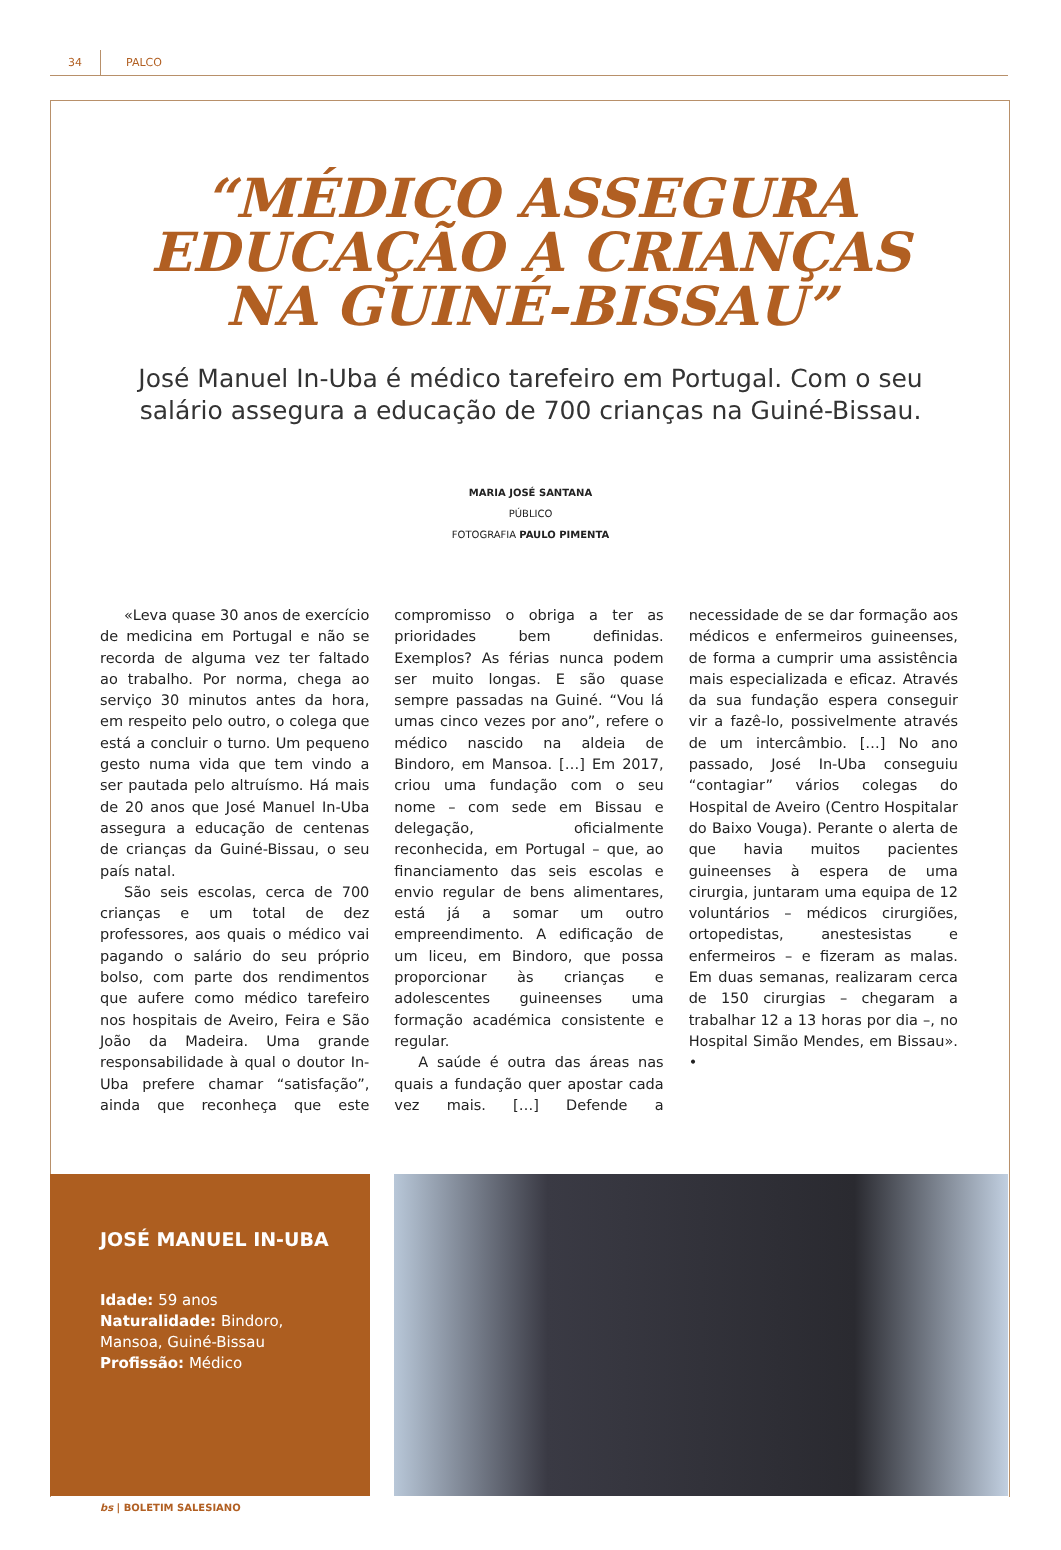34 PALCO
“MÉDICO ASSEGURA
EDUCAÇÃO A CRIANÇAS
NA GUINÉ-BISSAU”
José Manuel In-Uba é médico tarefeiro em Portugal. Com o seu salário assegura a educação de 700 crianças na Guiné-Bissau.
MARIA JOSÉ SANTANA
PÚBLICO
FOTOGRAFIA PAULO PIMENTA
«Leva quase 30 anos de exercício de medicina em Portugal e não se recorda de alguma vez ter faltado ao trabalho. Por norma, chega ao serviço 30 minutos antes da hora, em respeito pelo outro, o colega que está a concluir o turno. Um pequeno gesto numa vida que tem vindo a ser pautada pelo altruísmo. Há mais de 20 anos que José Manuel In-Uba assegura a educação de centenas de crianças da Guiné-Bissau, o seu país natal.
São seis escolas, cerca de 700 crianças e um total de dez professores, aos quais o médico vai pagando o salário do seu próprio bolso, com parte dos rendimentos que aufere como médico tarefeiro nos hospitais de Aveiro, Feira e São João da Madeira. Uma grande responsabilidade à qual o doutor In-Uba prefere chamar “satisfação”, ainda que reconheça que este compromisso o obriga a ter as prioridades bem definidas. Exemplos? As férias nunca podem ser muito longas. E são quase sempre passadas na Guiné. “Vou lá umas cinco vezes por ano”, refere o médico nascido na aldeia de Bindoro, em Mansoa. […] Em 2017, criou uma fundação com o seu nome – com sede em Bissau e delegação, oficialmente reconhecida, em Portugal – que, ao financiamento das seis escolas e envio regular de bens alimentares, está já a somar um outro empreendimento. A edificação de um liceu, em Bindoro, que possa proporcionar às crianças e adolescentes guineenses uma formação académica consistente e regular.
A saúde é outra das áreas nas quais a fundação quer apostar cada vez mais. […] Defende a necessidade de se dar formação aos médicos e enfermeiros guineenses, de forma a cumprir uma assistência mais especializada e eficaz. Através da sua fundação espera conseguir vir a fazê-lo, possivelmente através de um intercâmbio. […] No ano passado, José In-Uba conseguiu “contagiar” vários colegas do Hospital de Aveiro (Centro Hospitalar do Baixo Vouga). Perante o alerta de que havia muitos pacientes guineenses à espera de uma cirurgia, juntaram uma equipa de 12 voluntários – médicos cirurgiões, ortopedistas, anestesistas e enfermeiros – e fizeram as malas. Em duas semanas, realizaram cerca de 150 cirurgias – chegaram a trabalhar 12 a 13 horas por dia –, no Hospital Simão Mendes, em Bissau». •
JOSÉ MANUEL IN-UBA
Idade: 59 anos
Naturalidade: Bindoro, Mansoa, Guiné-Bissau
Profissão: Médico
bs | BOLETIM SALESIANO